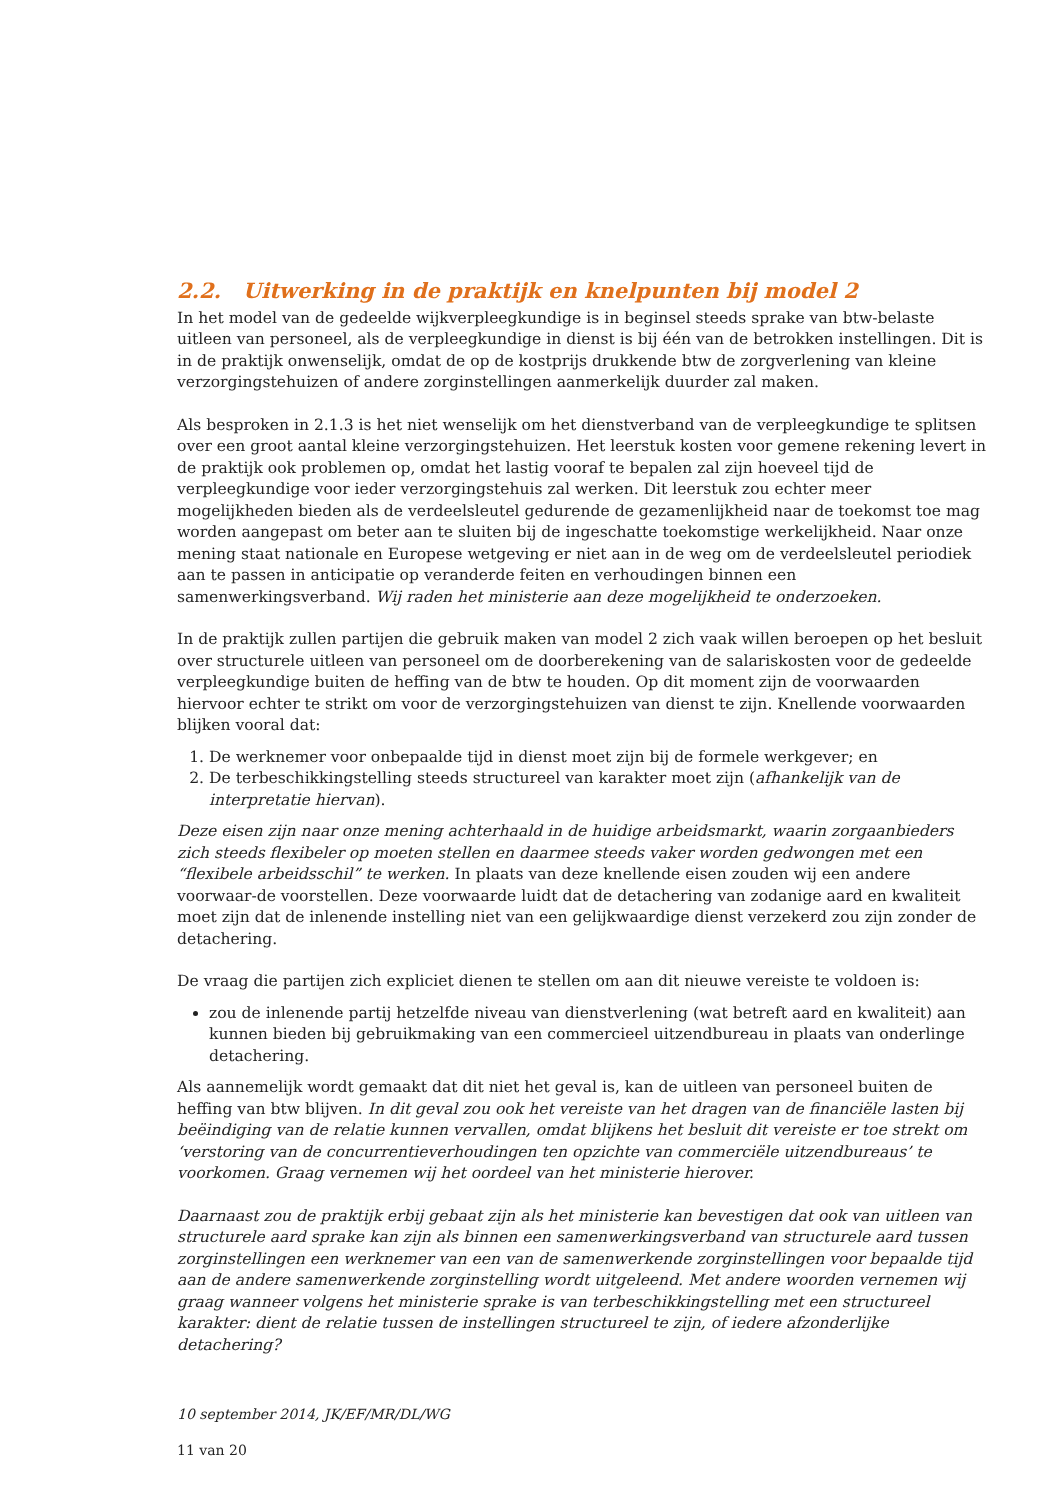2.2. Uitwerking in de praktijk en knelpunten bij model 2
In het model van de gedeelde wijkverpleegkundige is in beginsel steeds sprake van btw-belaste uitleen van personeel, als de verpleegkundige in dienst is bij één van de betrokken instellingen. Dit is in de praktijk onwenselijk, omdat de op de kostprijs drukkende btw de zorgverlening van kleine verzorgingstehuizen of andere zorginstellingen aanmerkelijk duurder zal maken.
Als besproken in 2.1.3 is het niet wenselijk om het dienstverband van de verpleegkundige te splitsen over een groot aantal kleine verzorgingstehuizen. Het leerstuk kosten voor gemene rekening levert in de praktijk ook problemen op, omdat het lastig vooraf te bepalen zal zijn hoeveel tijd de verpleegkundige voor ieder verzorgingstehuis zal werken. Dit leerstuk zou echter meer mogelijkheden bieden als de verdeelsleutel gedurende de gezamenlijkheid naar de toekomst toe mag worden aangepast om beter aan te sluiten bij de ingeschatte toekomstige werkelijkheid. Naar onze mening staat nationale en Europese wetgeving er niet aan in de weg om de verdeelsleutel periodiek aan te passen in anticipatie op veranderde feiten en verhoudingen binnen een samenwerkingsverband. Wij raden het ministerie aan deze mogelijkheid te onderzoeken.
In de praktijk zullen partijen die gebruik maken van model 2 zich vaak willen beroepen op het besluit over structurele uitleen van personeel om de doorberekening van de salariskosten voor de gedeelde verpleegkundige buiten de heffing van de btw te houden. Op dit moment zijn de voorwaarden hiervoor echter te strikt om voor de verzorgingstehuizen van dienst te zijn. Knellende voorwaarden blijken vooral dat:
1. De werknemer voor onbepaalde tijd in dienst moet zijn bij de formele werkgever; en
2. De terbeschikkingstelling steeds structureel van karakter moet zijn (afhankelijk van de interpretatie hiervan).
Deze eisen zijn naar onze mening achterhaald in de huidige arbeidsmarkt, waarin zorgaanbieders zich steeds flexibeler op moeten stellen en daarmee steeds vaker worden gedwongen met een “flexibele arbeidsschil” te werken. In plaats van deze knellende eisen zouden wij een andere voorwaar-de voorstellen. Deze voorwaarde luidt dat de detachering van zodanige aard en kwaliteit moet zijn dat de inlenende instelling niet van een gelijkwaardige dienst verzekerd zou zijn zonder de detachering.
De vraag die partijen zich expliciet dienen te stellen om aan dit nieuwe vereiste te voldoen is:
zou de inlenende partij hetzelfde niveau van dienstverlening (wat betreft aard en kwaliteit) aan kunnen bieden bij gebruikmaking van een commercieel uitzendbureau in plaats van onderlinge detachering.
Als aannemelijk wordt gemaakt dat dit niet het geval is, kan de uitleen van personeel buiten de heffing van btw blijven. In dit geval zou ook het vereiste van het dragen van de financiële lasten bij beëindiging van de relatie kunnen vervallen, omdat blijkens het besluit dit vereiste er toe strekt om ‘verstoring van de concurrentieverhoudingen ten opzichte van commerciële uitzendbureaus’ te voorkomen. Graag vernemen wij het oordeel van het ministerie hierover.
Daarnaast zou de praktijk erbij gebaat zijn als het ministerie kan bevestigen dat ook van uitleen van structurele aard sprake kan zijn als binnen een samenwerkingsverband van structurele aard tussen zorginstellingen een werknemer van een van de samenwerkende zorginstellingen voor bepaalde tijd aan de andere samenwerkende zorginstelling wordt uitgeleend. Met andere woorden vernemen wij graag wanneer volgens het ministerie sprake is van terbeschikkingstelling met een structureel karakter: dient de relatie tussen de instellingen structureel te zijn, of iedere afzonderlijke detachering?
10 september 2014, JK/EF/MR/DL/WG
11 van 20